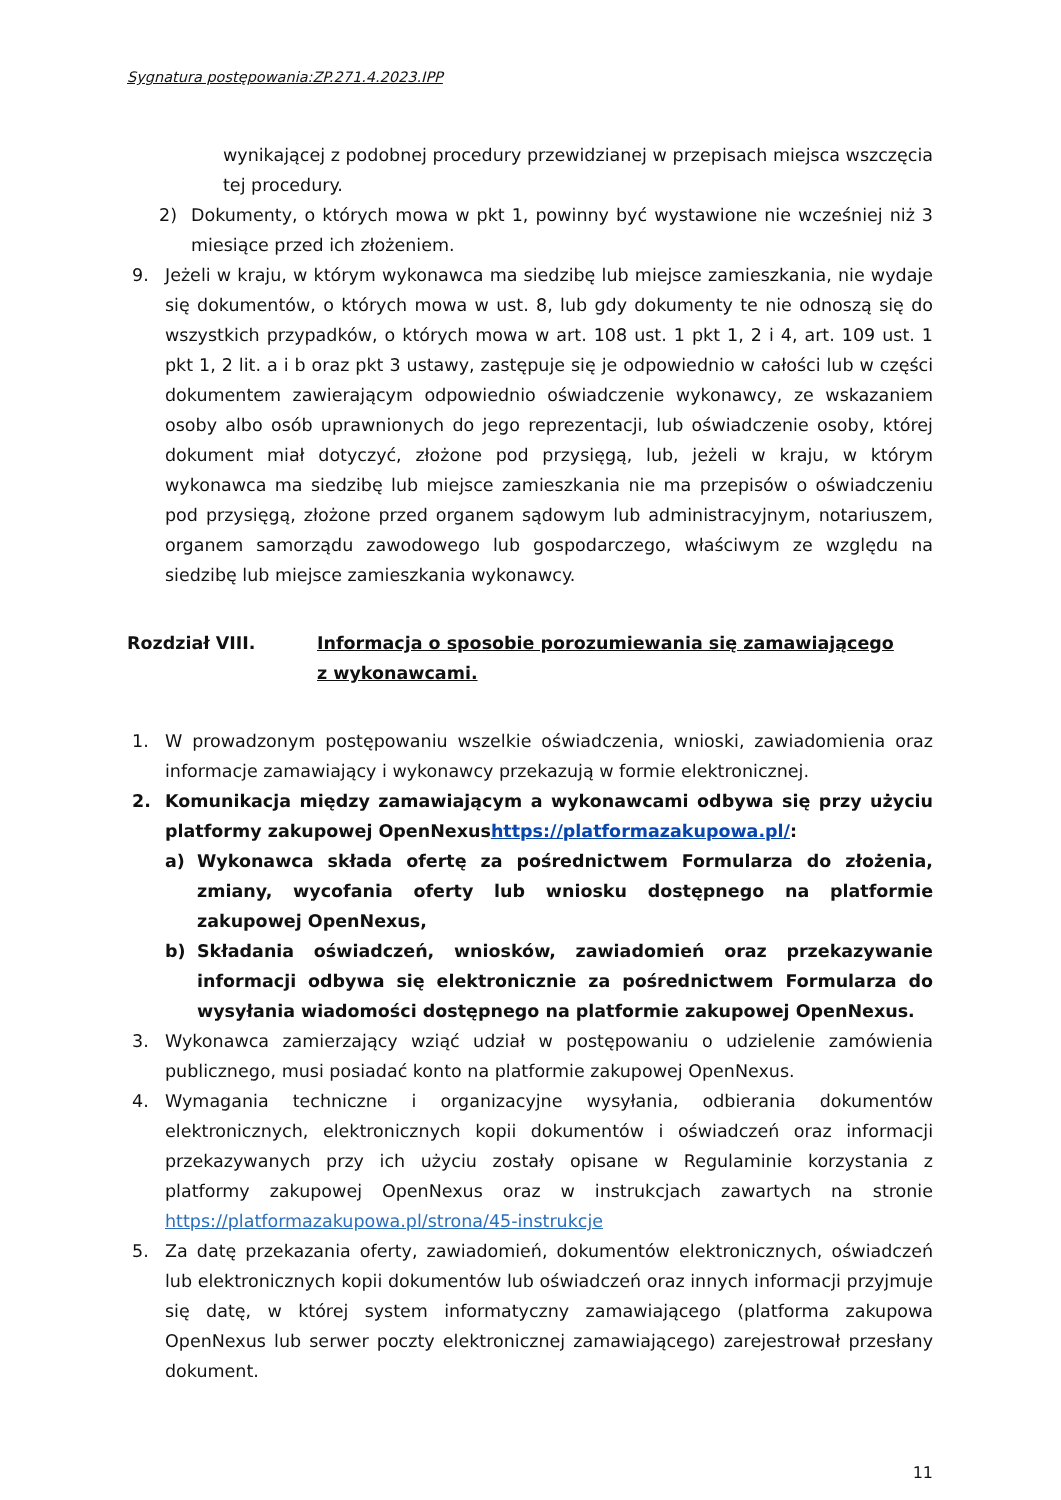Sygnatura postępowania:ZP.271.4.2023.IPP
wynikającej z podobnej procedury przewidzianej w przepisach miejsca wszczęcia tej procedury.
2) Dokumenty, o których mowa w pkt 1, powinny być wystawione nie wcześniej niż 3 miesiące przed ich złożeniem.
9. Jeżeli w kraju, w którym wykonawca ma siedzibę lub miejsce zamieszkania, nie wydaje się dokumentów, o których mowa w ust. 8, lub gdy dokumenty te nie odnoszą się do wszystkich przypadków, o których mowa w art. 108 ust. 1 pkt 1, 2 i 4, art. 109 ust. 1 pkt 1, 2 lit. a i b oraz pkt 3 ustawy, zastępuje się je odpowiednio w całości lub w części dokumentem zawierającym odpowiednio oświadczenie wykonawcy, ze wskazaniem osoby albo osób uprawnionych do jego reprezentacji, lub oświadczenie osoby, której dokument miał dotyczyć, złożone pod przysięgą, lub, jeżeli w kraju, w którym wykonawca ma siedzibę lub miejsce zamieszkania nie ma przepisów o oświadczeniu pod przysięgą, złożone przed organem sądowym lub administracyjnym, notariuszem, organem samorządu zawodowego lub gospodarczego, właściwym ze względu na siedzibę lub miejsce zamieszkania wykonawcy.
Rozdział VIII. Informacja o sposobie porozumiewania się zamawiającego
z wykonawcami.
1. W prowadzonym postępowaniu wszelkie oświadczenia, wnioski, zawiadomienia oraz informacje zamawiający i wykonawcy przekazują w formie elektronicznej.
2. Komunikacja między zamawiającym a wykonawcami odbywa się przy użyciu platformy zakupowej OpenNexushttps://platformazakupowa.pl/:
a) Wykonawca składa ofertę za pośrednictwem Formularza do złożenia, zmiany, wycofania oferty lub wniosku dostępnego na platformie zakupowej OpenNexus,
b) Składania oświadczeń, wniosków, zawiadomień oraz przekazywanie informacji odbywa się elektronicznie za pośrednictwem Formularza do wysyłania wiadomości dostępnego na platformie zakupowej OpenNexus.
3. Wykonawca zamierzający wziąć udział w postępowaniu o udzielenie zamówienia publicznego, musi posiadać konto na platformie zakupowej OpenNexus.
4. Wymagania techniczne i organizacyjne wysyłania, odbierania dokumentów elektronicznych, elektronicznych kopii dokumentów i oświadczeń oraz informacji przekazywanych przy ich użyciu zostały opisane w Regulaminie korzystania z platformy zakupowej OpenNexus oraz w instrukcjach zawartych na stronie https://platformazakupowa.pl/strona/45-instrukcje
5. Za datę przekazania oferty, zawiadomień, dokumentów elektronicznych, oświadczeń lub elektronicznych kopii dokumentów lub oświadczeń oraz innych informacji przyjmuje się datę, w której system informatyczny zamawiającego (platforma zakupowa OpenNexus lub serwer poczty elektronicznej zamawiającego) zarejestrował przesłany dokument.
11